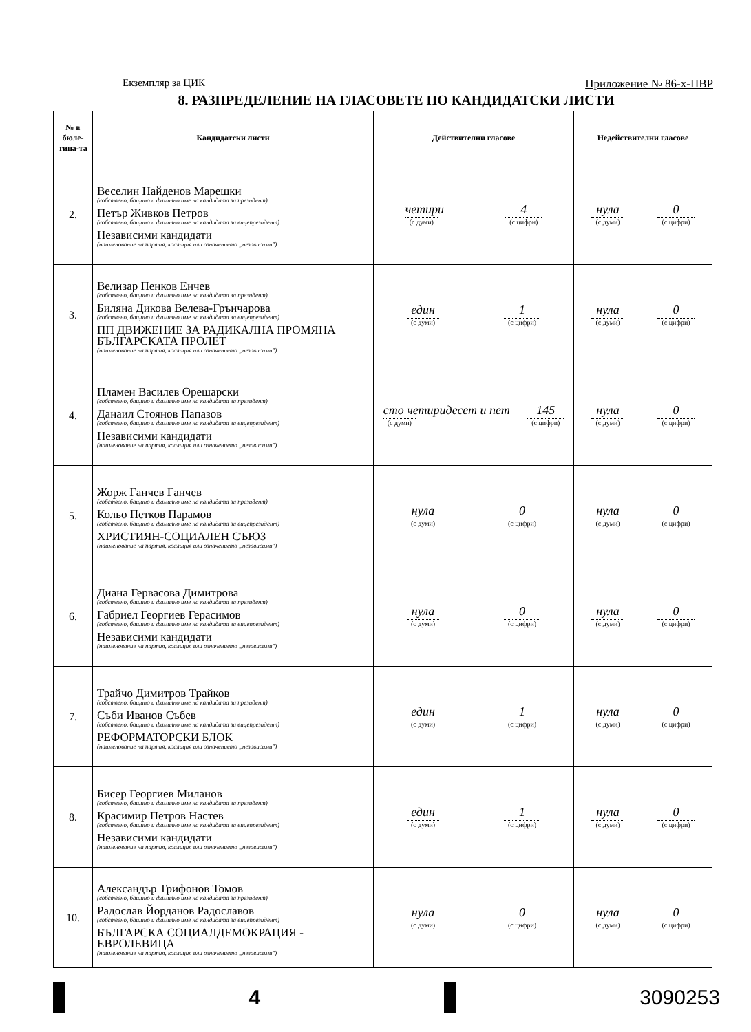Екземпляр за ЦИК Приложение № 86-х-ПВР
8. РАЗПРЕДЕЛЕНИЕ НА ГЛАСОВЕТЕ ПО КАНДИДАТСКИ ЛИСТИ
| № в бюле-тина-та | Кандидатски листи | Действителни гласове | Недействителни гласове |
| --- | --- | --- | --- |
| 2. | Веселин Найденов Марешки (собствено, бащино и фамилно име на кандидата за президент) Петър Живков Петров (собствено, бащино и фамилно име на кандидата за вицепрезидент) Независими кандидати (наименование на партия, коалиция или означението „независими") | четири (с думи) 4 (с цифри) | нула (с думи) 0 (с цифри) |
| 3. | Велизар Пенков Енчев (собствено, бащино и фамилно име на кандидата за президент) Биляна Дикова Велева-Грънчарова (собствено, бащино и фамилно име на кандидата за вицепрезидент) ПП ДВИЖЕНИЕ ЗА РАДИКАЛНА ПРОМЯНА БЪЛГАРСКАТА ПРОЛЕТ (наименование на партия, коалиция или означението „независими") | един (с думи) 1 (с цифри) | нула (с думи) 0 (с цифри) |
| 4. | Пламен Василев Орешарски (собствено, бащино и фамилно име на кандидата за президент) Данаил Стоянов Папазов (собствено, бащино и фамилно име на кандидата за вицепрезидент) Независими кандидати (наименование на партия, коалиция или означението „независими") | сто четиридесет и пет (с думи) 145 (с цифри) | нула (с думи) 0 (с цифри) |
| 5. | Жорж Ганчев Ганчев (собствено, бащино и фамилно име на кандидата за президент) Кольо Петков Парамов (собствено, бащино и фамилно име на кандидата за вицепрезидент) ХРИСТИЯН-СОЦИАЛЕН СЪЮЗ (наименование на партия, коалиция или означението „независими") | нула (с думи) 0 (с цифри) | нула (с думи) 0 (с цифри) |
| 6. | Диана Гервасова Димитрова (собствено, бащино и фамилно име на кандидата за президент) Габриел Георгиев Герасимов (собствено, бащино и фамилно име на кандидата за вицепрезидент) Независими кандидати (наименование на партия, коалиция или означението „независими") | нула (с думи) 0 (с цифри) | нула (с думи) 0 (с цифри) |
| 7. | Трайчо Димитров Трайков (собствено, бащино и фамилно име на кандидата за президент) Съби Иванов Събев (собствено, бащино и фамилно име на кандидата за вицепрезидент) РЕФОРМАТОРСКИ БЛОК (наименование на партия, коалиция или означението „независими") | един (с думи) 1 (с цифри) | нула (с думи) 0 (с цифри) |
| 8. | Бисер Георгиев Миланов (собствено, бащино и фамилно име на кандидата за президент) Красимир Петров Настев (собствено, бащино и фамилно име на кандидата за вицепрезидент) Независими кандидати (наименование на партия, коалиция или означението „независими") | един (с думи) 1 (с цифри) | нула (с думи) 0 (с цифри) |
| 10. | Александър Трифонов Томов (собствено, бащино и фамилно име на кандидата за президент) Радослав Йорданов Радославов (собствено, бащино и фамилно име на кандидата за вицепрезидент) БЪЛГАРСКА СОЦИАЛДЕМОКРАЦИЯ - ЕВРОЛЕВИЦА (наименование на партия, коалиция или означението „независими") | нула (с думи) 0 (с цифри) | нула (с думи) 0 (с цифри) |
4 3090253